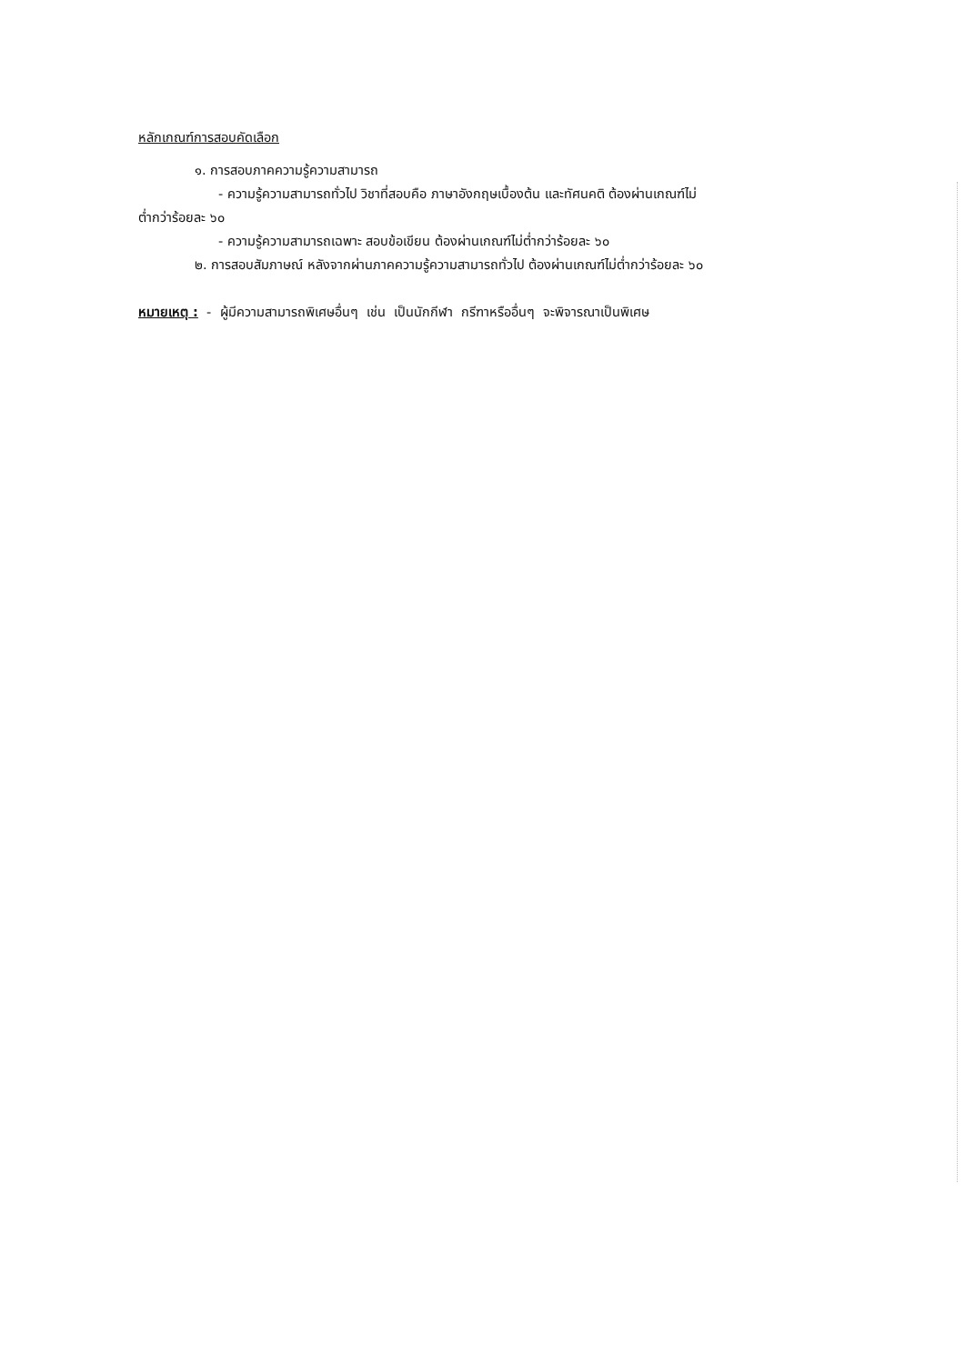หลักเกณฑ์การสอบคัดเลือก
๑. การสอบภาคความรู้ความสามารถ
- ความรู้ความสามารถทั่วไป วิชาที่สอบคือ ภาษาอังกฤษเบื้องต้น และทัศนคติ ต้องผ่านเกณฑ์ไม่
ต่ำกว่าร้อยละ ๖๐
- ความรู้ความสามารถเฉพาะ สอบข้อเขียน ต้องผ่านเกณฑ์ไม่ต่ำกว่าร้อยละ ๖๐
๒. การสอบสัมภาษณ์ หลังจากผ่านภาคความรู้ความสามารถทั่วไป ต้องผ่านเกณฑ์ไม่ต่ำกว่าร้อยละ ๖๐
หมายเหตุ : - ผู้มีความสามารถพิเศษอื่นๆ เช่น เป็นนักกีฬา กรีฑาหรืออื่นๆ จะพิจารณาเป็นพิเศษ